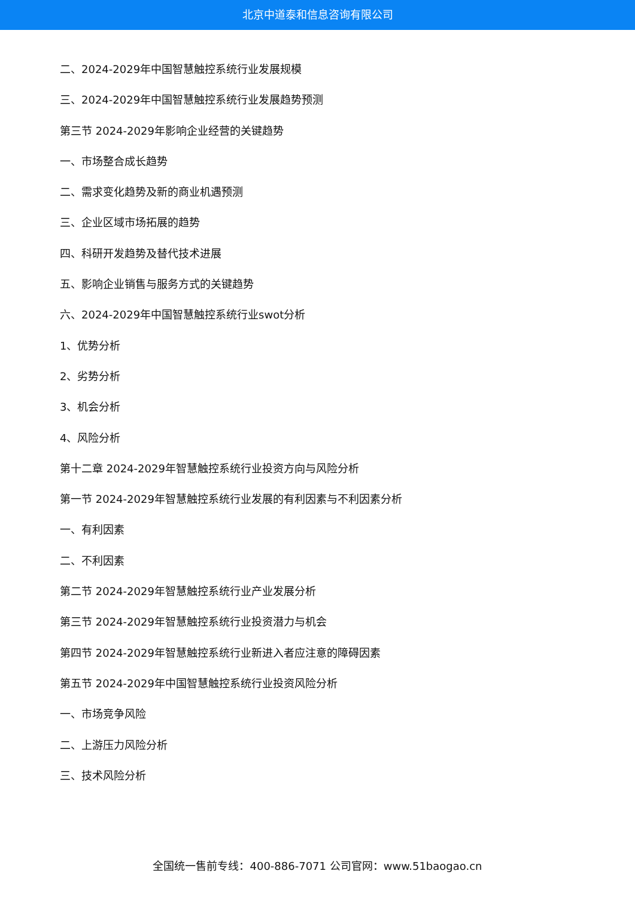北京中道泰和信息咨询有限公司
二、2024-2029年中国智慧触控系统行业发展规模
三、2024-2029年中国智慧触控系统行业发展趋势预测
第三节 2024-2029年影响企业经营的关键趋势
一、市场整合成长趋势
二、需求变化趋势及新的商业机遇预测
三、企业区域市场拓展的趋势
四、科研开发趋势及替代技术进展
五、影响企业销售与服务方式的关键趋势
六、2024-2029年中国智慧触控系统行业swot分析
1、优势分析
2、劣势分析
3、机会分析
4、风险分析
第十二章 2024-2029年智慧触控系统行业投资方向与风险分析
第一节 2024-2029年智慧触控系统行业发展的有利因素与不利因素分析
一、有利因素
二、不利因素
第二节 2024-2029年智慧触控系统行业产业发展分析
第三节 2024-2029年智慧触控系统行业投资潜力与机会
第四节 2024-2029年智慧触控系统行业新进入者应注意的障碍因素
第五节 2024-2029年中国智慧触控系统行业投资风险分析
一、市场竞争风险
二、上游压力风险分析
三、技术风险分析
全国统一售前专线：400-886-7071 公司官网：www.51baogao.cn